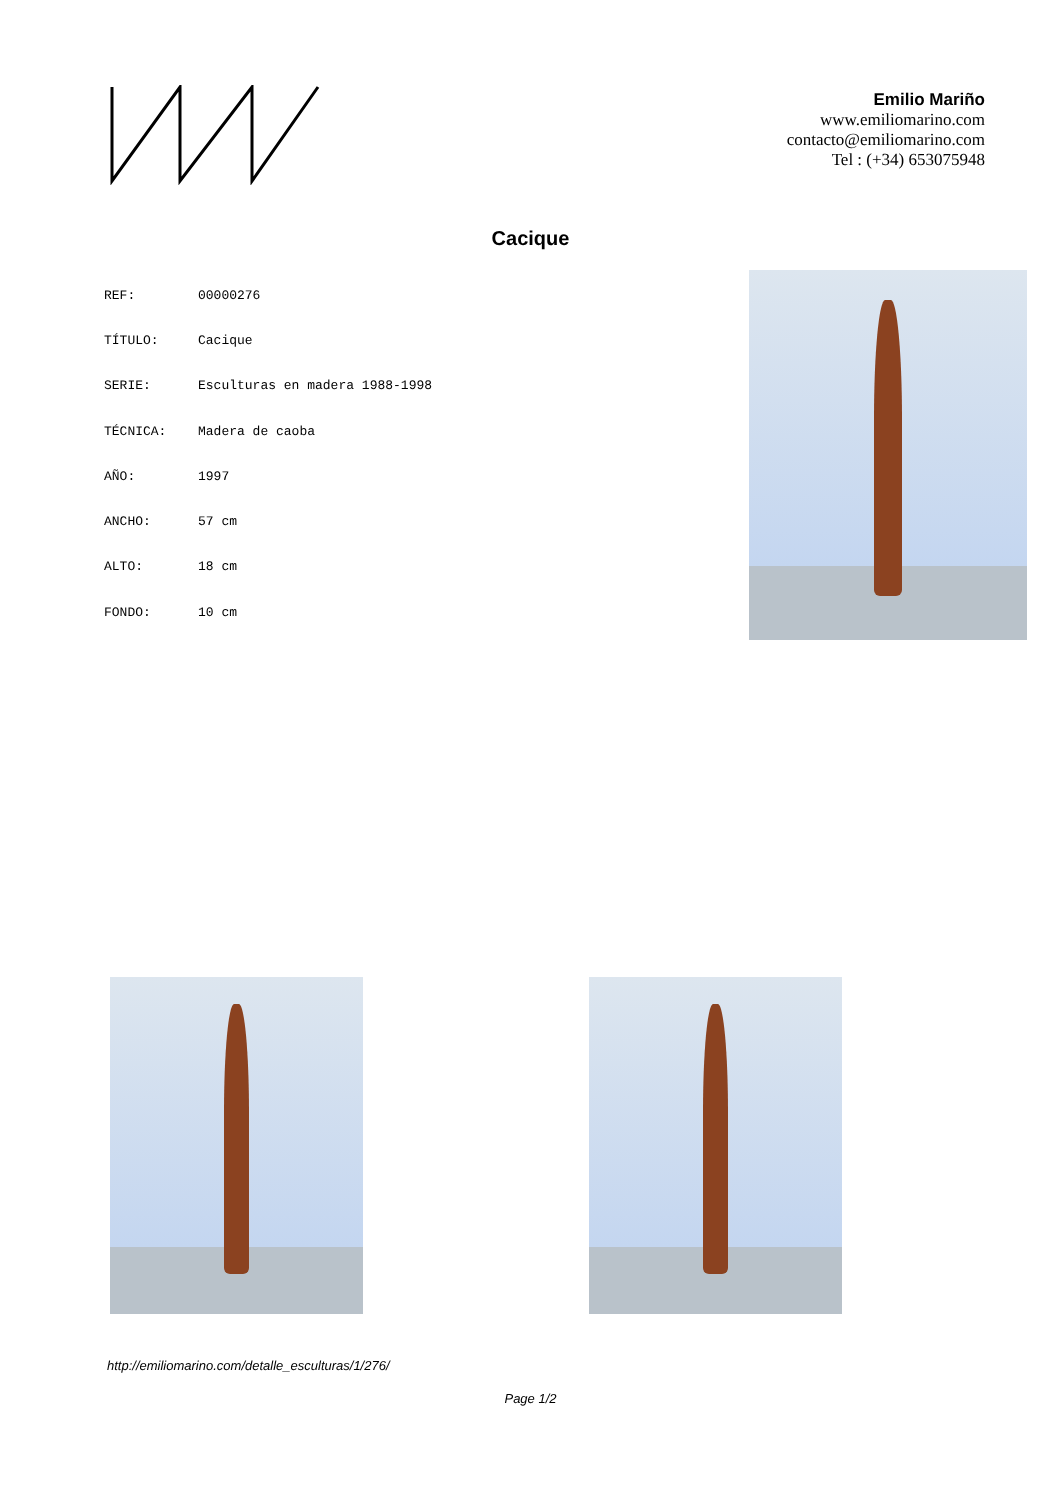Emilio Mariño
www.emiliomarino.com
contacto@emiliomarino.com
Tel : (+34) 653075948
Cacique
| REF: | 00000276 |
| TÍTULO: | Cacique |
| SERIE: | Esculturas en madera 1988-1998 |
| TÉCNICA: | Madera de caoba |
| AÑO: | 1997 |
| ANCHO: | 57 cm |
| ALTO: | 18 cm |
| FONDO: | 10 cm |
http://emiliomarino.com/detalle_esculturas/1/276/
Page 1/2